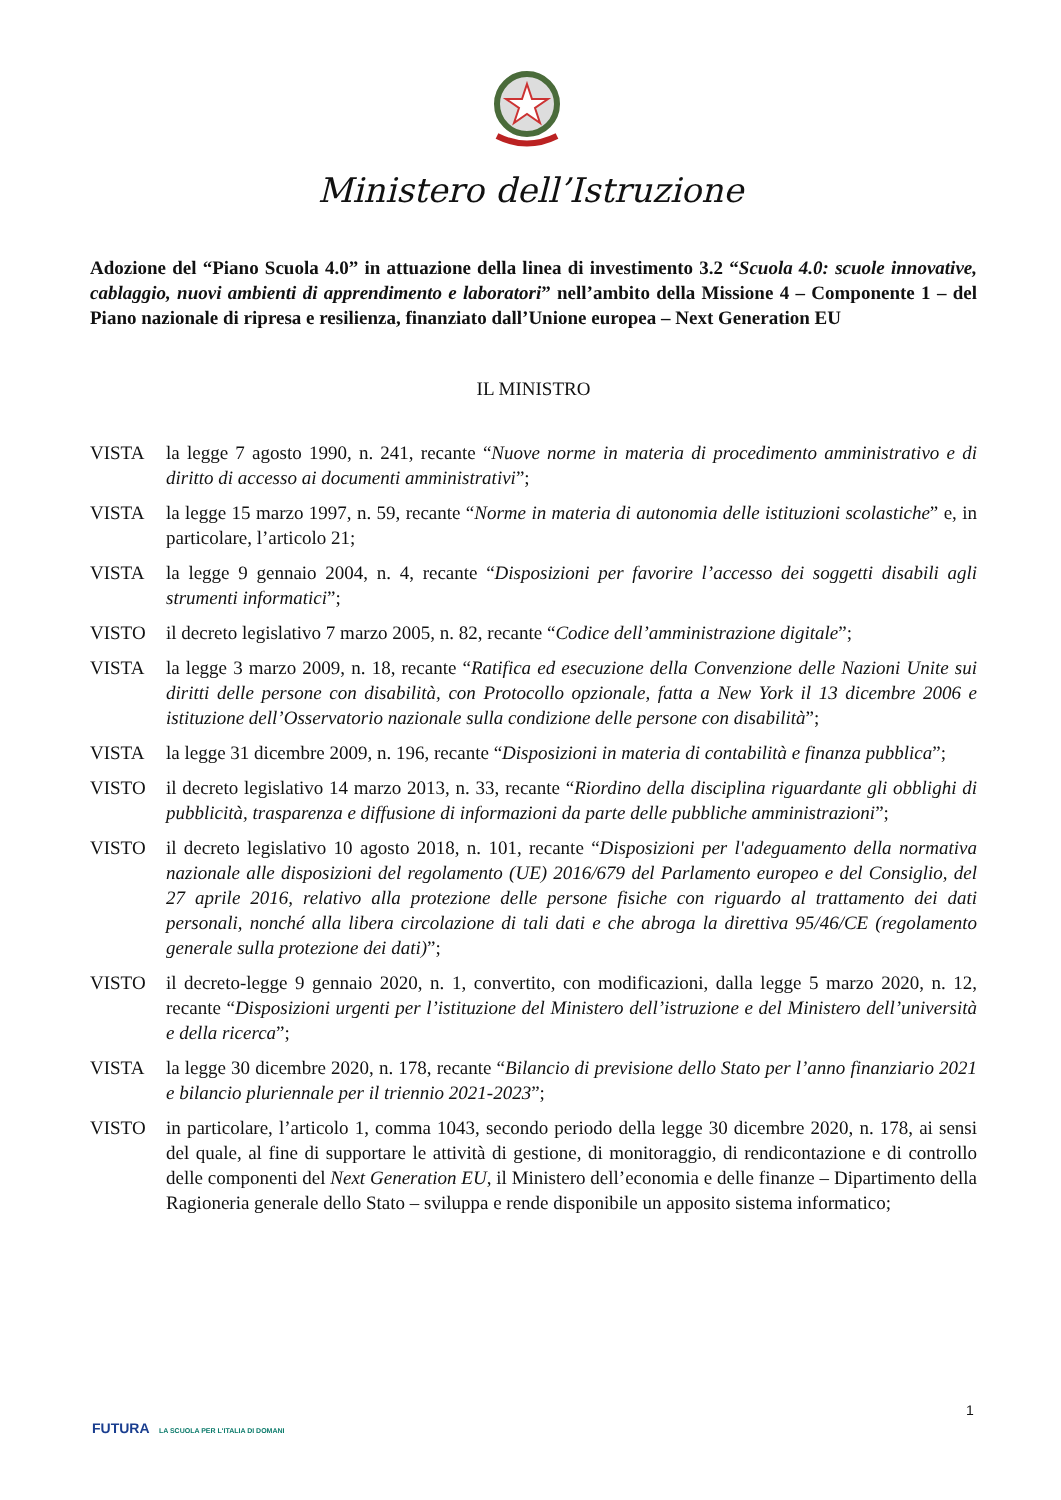Ministero dell’Istruzione
Adozione del “Piano Scuola 4.0” in attuazione della linea di investimento 3.2 “Scuola 4.0: scuole innovative, cablaggio, nuovi ambienti di apprendimento e laboratori” nell’ambito della Missione 4 – Componente 1 – del Piano nazionale di ripresa e resilienza, finanziato dall’Unione europea – Next Generation EU
IL MINISTRO
VISTA la legge 7 agosto 1990, n. 241, recante “Nuove norme in materia di procedimento amministrativo e di diritto di accesso ai documenti amministrativi”;
VISTA la legge 15 marzo 1997, n. 59, recante “Norme in materia di autonomia delle istituzioni scolastiche” e, in particolare, l’articolo 21;
VISTA la legge 9 gennaio 2004, n. 4, recante “Disposizioni per favorire l’accesso dei soggetti disabili agli strumenti informatici”;
VISTO il decreto legislativo 7 marzo 2005, n. 82, recante “Codice dell’amministrazione digitale”;
VISTA la legge 3 marzo 2009, n. 18, recante “Ratifica ed esecuzione della Convenzione delle Nazioni Unite sui diritti delle persone con disabilità, con Protocollo opzionale, fatta a New York il 13 dicembre 2006 e istituzione dell’Osservatorio nazionale sulla condizione delle persone con disabilità”;
VISTA la legge 31 dicembre 2009, n. 196, recante “Disposizioni in materia di contabilità e finanza pubblica”;
VISTO il decreto legislativo 14 marzo 2013, n. 33, recante “Riordino della disciplina riguardante gli obblighi di pubblicità, trasparenza e diffusione di informazioni da parte delle pubbliche amministrazioni”;
VISTO il decreto legislativo 10 agosto 2018, n. 101, recante “Disposizioni per l'adeguamento della normativa nazionale alle disposizioni del regolamento (UE) 2016/679 del Parlamento europeo e del Consiglio, del 27 aprile 2016, relativo alla protezione delle persone fisiche con riguardo al trattamento dei dati personali, nonché alla libera circolazione di tali dati e che abroga la direttiva 95/46/CE (regolamento generale sulla protezione dei dati)”;
VISTO il decreto-legge 9 gennaio 2020, n. 1, convertito, con modificazioni, dalla legge 5 marzo 2020, n. 12, recante “Disposizioni urgenti per l’istituzione del Ministero dell’istruzione e del Ministero dell’università e della ricerca”;
VISTA la legge 30 dicembre 2020, n. 178, recante “Bilancio di previsione dello Stato per l’anno finanziario 2021 e bilancio pluriennale per il triennio 2021-2023”;
VISTO in particolare, l’articolo 1, comma 1043, secondo periodo della legge 30 dicembre 2020, n. 178, ai sensi del quale, al fine di supportare le attività di gestione, di monitoraggio, di rendicontazione e di controllo delle componenti del Next Generation EU, il Ministero dell’economia e delle finanze – Dipartimento della Ragioneria generale dello Stato – sviluppa e rende disponibile un apposito sistema informatico;
1
FUTURA LA SCUOLA PER L'ITALIA DI DOMANI